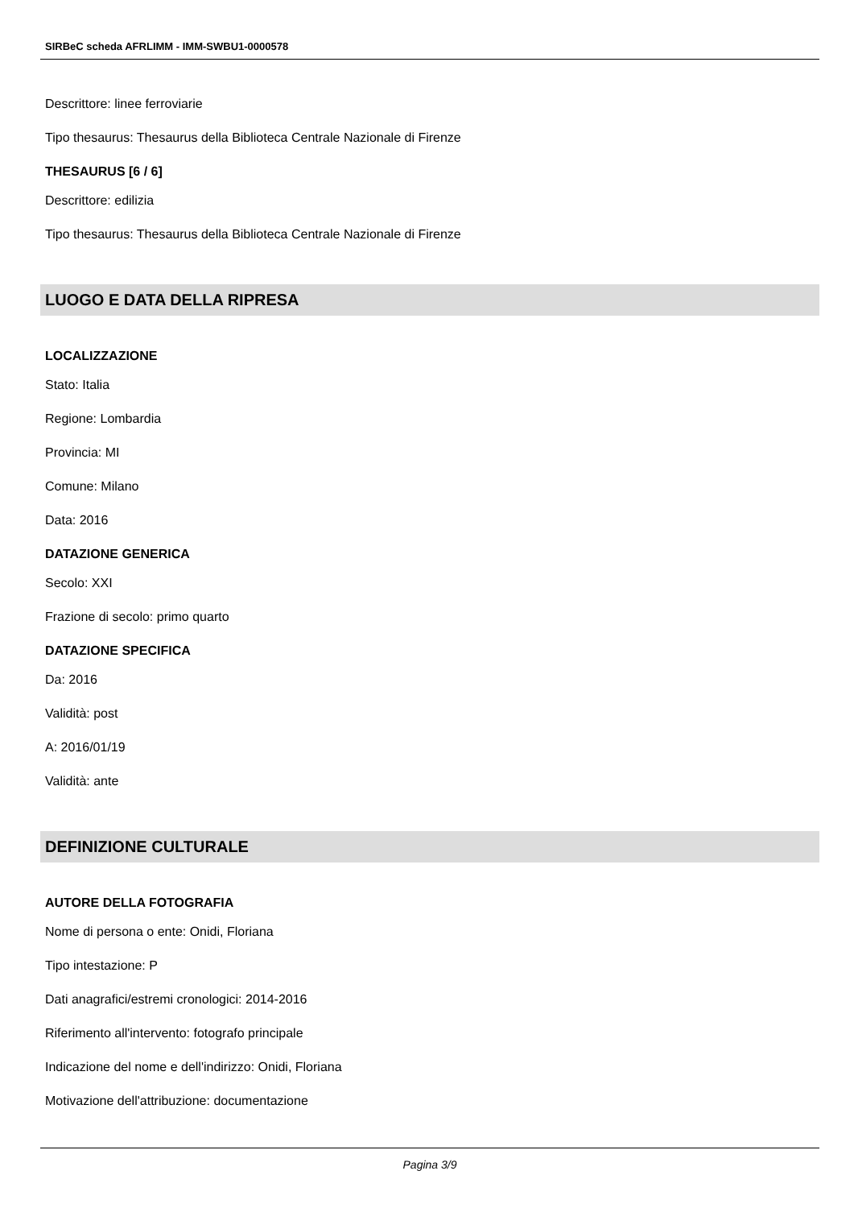SIRBeC scheda AFRLIMM - IMM-SWBU1-0000578
Descrittore: linee ferroviarie
Tipo thesaurus: Thesaurus della Biblioteca Centrale Nazionale di Firenze
THESAURUS [6 / 6]
Descrittore: edilizia
Tipo thesaurus: Thesaurus della Biblioteca Centrale Nazionale di Firenze
LUOGO E DATA DELLA RIPRESA
LOCALIZZAZIONE
Stato: Italia
Regione: Lombardia
Provincia: MI
Comune: Milano
Data: 2016
DATAZIONE GENERICA
Secolo: XXI
Frazione di secolo: primo quarto
DATAZIONE SPECIFICA
Da: 2016
Validità: post
A: 2016/01/19
Validità: ante
DEFINIZIONE CULTURALE
AUTORE DELLA FOTOGRAFIA
Nome di persona o ente: Onidi, Floriana
Tipo intestazione: P
Dati anagrafici/estremi cronologici: 2014-2016
Riferimento all'intervento: fotografo principale
Indicazione del nome e dell'indirizzo: Onidi, Floriana
Motivazione dell'attribuzione: documentazione
Pagina 3/9